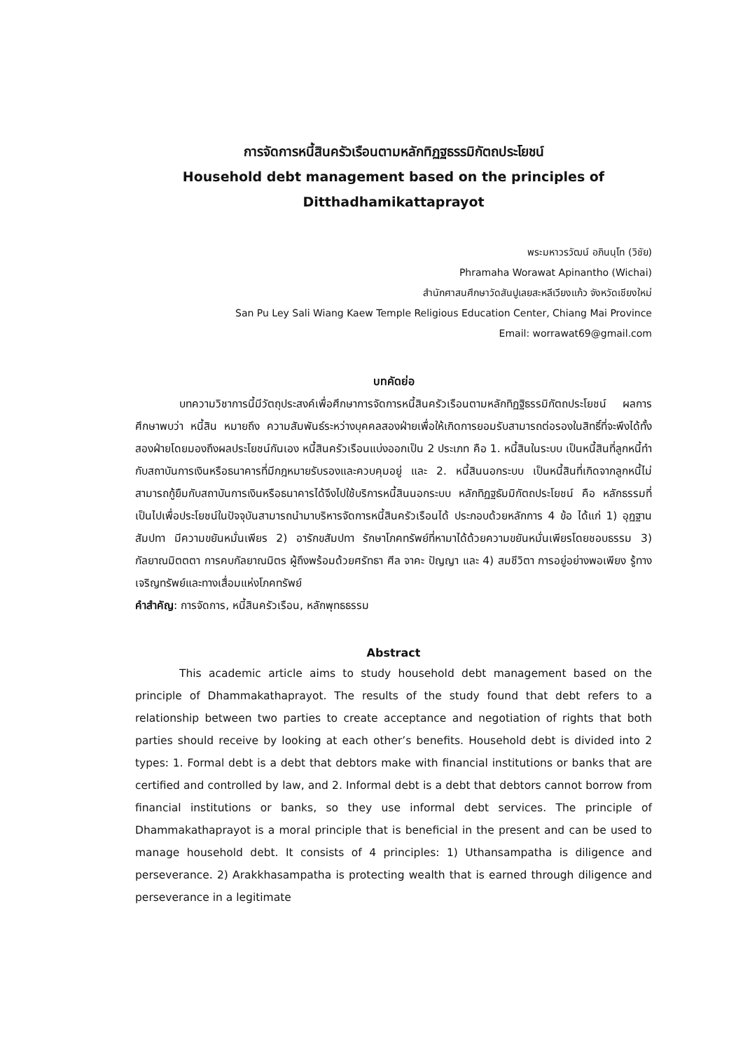การจัดการหนี้สินครัวเรือนตามหลักทิฏฐธรรมิกัตถประโยชน์
Household debt management based on the principles of
Ditthadhamikattaprayot
พระมหาวรวัฒน์ อภินนฺโท (วิชัย)
Phramaha Worawat Apinantho (Wichai)
สำนักศาสนศึกษาวัดสันปูเลยสะหลีเวียงแก้ว จังหวัดเชียงใหม่
San Pu Ley Sali Wiang Kaew Temple Religious Education Center, Chiang Mai Province
Email: worrawat69@gmail.com
บทคัดย่อ
บทความวิชาการนี้มีวัตถุประสงค์เพื่อศึกษาการจัดการหนี้สินครัวเรือนตามหลักทิฏฐิธรรมิกัตถประโยชน์ ผลการศึกษาพบว่า หนี้สิน หมายถึง ความสัมพันธ์ระหว่างบุคคลสองฝ่ายเพื่อให้เกิดการยอมรับสามารถต่อรองในสิทธิ์ที่จะพึงได้ทั้งสองฝ่ายโดยมองถึงผลประโยชน์กันเอง หนี้สินครัวเรือนแบ่งออกเป็น 2 ประเภท คือ 1. หนี้สินในระบบ เป็นหนี้สินที่ลูกหนี้ทำกับสถาบันการเงินหรือธนาคารที่มีกฎหมายรับรองและควบคุมอยู่ และ 2. หนี้สินนอกระบบ เป็นหนี้สินที่เกิดจากลูกหนี้ไม่สามารถกู้ยืมกับสถาบันการเงินหรือธนาคารได้จึงไปใช้บริการหนี้สินนอกระบบ หลักทิฏฐธัมมิกัตถประโยชน์ คือ หลักธรรมที่เป็นไปเพื่อประโยชน์ในปัจจุบันสามารถนำมาบริหารจัดการหนี้สินครัวเรือนได้ ประกอบด้วยหลักการ 4 ข้อ ได้แก่ 1) อุฏฐานสัมปทา มีความขยันหมั่นเพียร 2) อารักขสัมปทา รักษาโภคทรัพย์ที่หามาได้ด้วยความขยันหมั่นเพียรโดยชอบธรรม 3) กัลยาณมิตตตา การคบกัลยาณมิตร ผู้ถึงพร้อมด้วยศรัทธา ศีล จาคะ ปัญญา และ 4) สมชีวิตา การอยู่อย่างพอเพียง รู้ทางเจริญทรัพย์และทางเสื่อมแห่งโภคทรัพย์
คำสำคัญ: การจัดการ, หนี้สินครัวเรือน, หลักพุทธธรรม
Abstract
This academic article aims to study household debt management based on the principle of Dhammakathaprayot. The results of the study found that debt refers to a relationship between two parties to create acceptance and negotiation of rights that both parties should receive by looking at each other’s benefits. Household debt is divided into 2 types: 1. Formal debt is a debt that debtors make with financial institutions or banks that are certified and controlled by law, and 2. Informal debt is a debt that debtors cannot borrow from financial institutions or banks, so they use informal debt services. The principle of Dhammakathaprayot is a moral principle that is beneficial in the present and can be used to manage household debt. It consists of 4 principles: 1) Uthansampatha is diligence and perseverance. 2) Arakkhasampatha is protecting wealth that is earned through diligence and perseverance in a legitimate